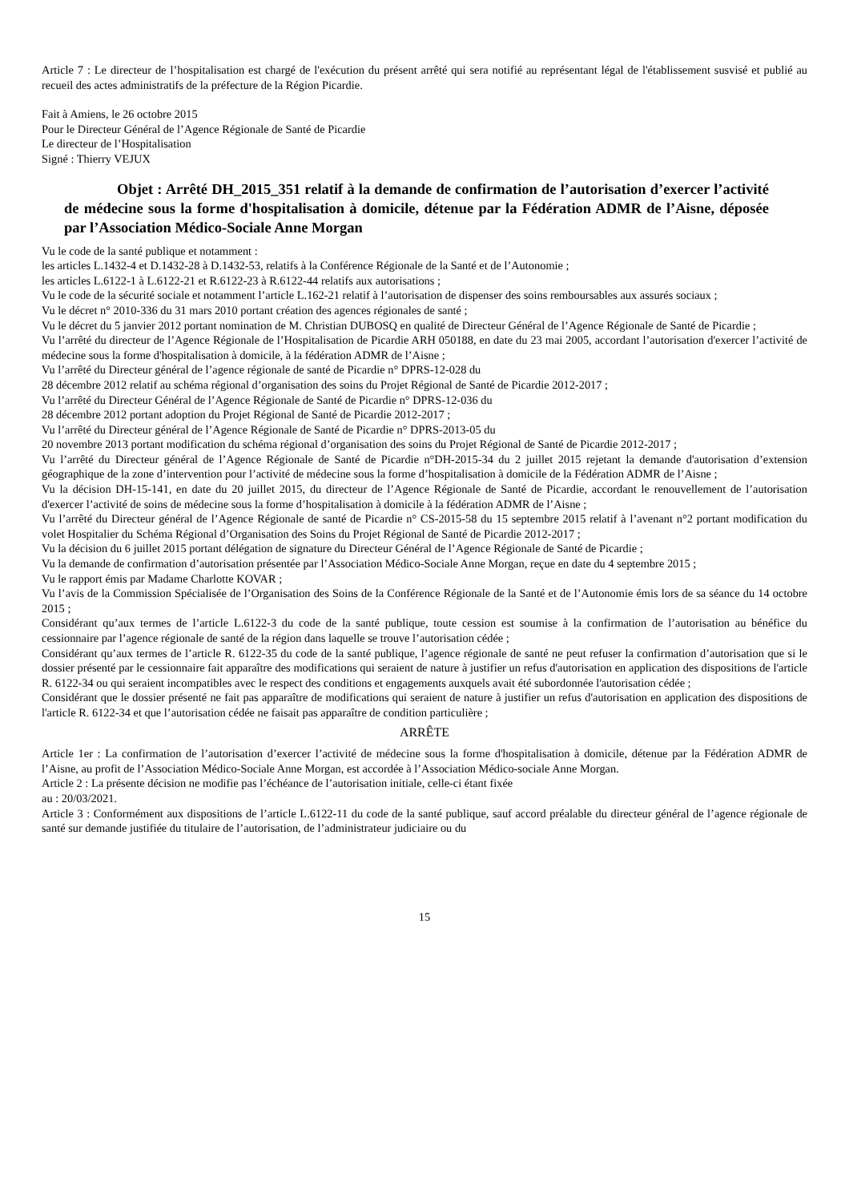Article 7 : Le directeur de l’hospitalisation est chargé de l'exécution du présent arrêté qui sera notifié au représentant légal de l'établissement susvisé et publié au recueil des actes administratifs de la préfecture de la Région Picardie.
Fait à Amiens, le 26 octobre 2015
Pour le Directeur Général de l’Agence Régionale de Santé de Picardie
Le directeur de l’Hospitalisation
Signé : Thierry VEJUX
Objet : Arrêté DH_2015_351 relatif à la demande de confirmation de l’autorisation d’exercer l’activité de médecine sous la forme d'hospitalisation à domicile, détenue par la Fédération ADMR de l’Aisne, déposée par l’Association Médico-Sociale Anne Morgan
Vu le code de la santé publique et notamment :
les articles L.1432-4 et D.1432-28 à D.1432-53, relatifs à la Conférence Régionale de la Santé et de l’Autonomie ;
les articles L.6122-1 à L.6122-21 et R.6122-23 à R.6122-44 relatifs aux autorisations ;
Vu le code de la sécurité sociale et notamment l’article L.162-21 relatif à l’autorisation de dispenser des soins remboursables aux assurés sociaux ;
Vu le décret n° 2010-336 du 31 mars 2010 portant création des agences régionales de santé ;
Vu le décret du 5 janvier 2012 portant nomination de M. Christian DUBOSQ en qualité de Directeur Général de l’Agence Régionale de Santé de Picardie ;
Vu l’arrêté du directeur de l’Agence Régionale de l’Hospitalisation de Picardie ARH 050188, en date du 23 mai 2005, accordant l’autorisation d'exercer l’activité de médecine sous la forme d'hospitalisation à domicile, à la fédération ADMR de l’Aisne ;
Vu l’arrêté du Directeur général de l’agence régionale de santé de Picardie n° DPRS-12-028 du
28 décembre 2012 relatif au schéma régional d’organisation des soins du Projet Régional de Santé de Picardie 2012-2017 ;
Vu l’arrêté du Directeur Général de l’Agence Régionale de Santé de Picardie n° DPRS-12-036 du
28 décembre 2012 portant adoption du Projet Régional de Santé de Picardie 2012-2017 ;
Vu l’arrêté du Directeur général de l’Agence Régionale de Santé de Picardie n° DPRS-2013-05 du
20 novembre 2013 portant modification du schéma régional d’organisation des soins du Projet Régional de Santé de Picardie 2012-2017 ;
Vu l’arrêté du Directeur général de l’Agence Régionale de Santé de Picardie n°DH-2015-34 du 2 juillet 2015 rejetant la demande d'autorisation d’extension géographique de la zone d’intervention pour l’activité de médecine sous la forme d’hospitalisation à domicile de la Fédération ADMR de l’Aisne ;
Vu la décision DH-15-141, en date du 20 juillet 2015, du directeur de l’Agence Régionale de Santé de Picardie, accordant le renouvellement de l’autorisation d'exercer l’activité de soins de médecine sous la forme d’hospitalisation à domicile à la fédération ADMR de l’Aisne ;
Vu l’arrêté du Directeur général de l’Agence Régionale de santé de Picardie n° CS-2015-58 du 15 septembre 2015 relatif à l’avenant n°2 portant modification du volet Hospitalier du Schéma Régional d’Organisation des Soins du Projet Régional de Santé de Picardie 2012-2017 ;
Vu la décision du 6 juillet 2015 portant délégation de signature du Directeur Général de l’Agence Régionale de Santé de Picardie ;
Vu la demande de confirmation d’autorisation présentée par l’Association Médico-Sociale Anne Morgan, reçue en date du 4 septembre 2015 ;
Vu le rapport émis par Madame Charlotte KOVAR ;
Vu l’avis de la Commission Spécialisée de l’Organisation des Soins de la Conférence Régionale de la Santé et de l’Autonomie émis lors de sa séance du 14 octobre 2015 ;
Considérant qu’aux termes de l’article L.6122-3 du code de la santé publique, toute cession est soumise à la confirmation de l’autorisation au bénéfice du cessionnaire par l’agence régionale de santé de la région dans laquelle se trouve l’autorisation cédée ;
Considérant qu’aux termes de l’article R. 6122-35 du code de la santé publique, l’agence régionale de santé ne peut refuser la confirmation d’autorisation que si le dossier présenté par le cessionnaire fait apparaître des modifications qui seraient de nature à justifier un refus d'autorisation en application des dispositions de l'article R. 6122-34 ou qui seraient incompatibles avec le respect des conditions et engagements auxquels avait été subordonnée l'autorisation cédée ;
Considérant que le dossier présenté ne fait pas apparaître de modifications qui seraient de nature à justifier un refus d'autorisation en application des dispositions de l'article R. 6122-34 et que l’autorisation cédée ne faisait pas apparaître de condition particulière ;
ARRÊTE
Article 1er : La confirmation de l’autorisation d’exercer l’activité de médecine sous la forme d'hospitalisation à domicile, détenue par la Fédération ADMR de l’Aisne, au profit de l’Association Médico-Sociale Anne Morgan, est accordée à l’Association Médico-sociale Anne Morgan.
Article 2 : La présente décision ne modifie pas l’échéance de l’autorisation initiale, celle-ci étant fixée
au : 20/03/2021.
Article 3 : Conformément aux dispositions de l’article L.6122-11 du code de la santé publique, sauf accord préalable du directeur général de l’agence régionale de santé sur demande justifiée du titulaire de l’autorisation, de l’administrateur judiciaire ou du
15